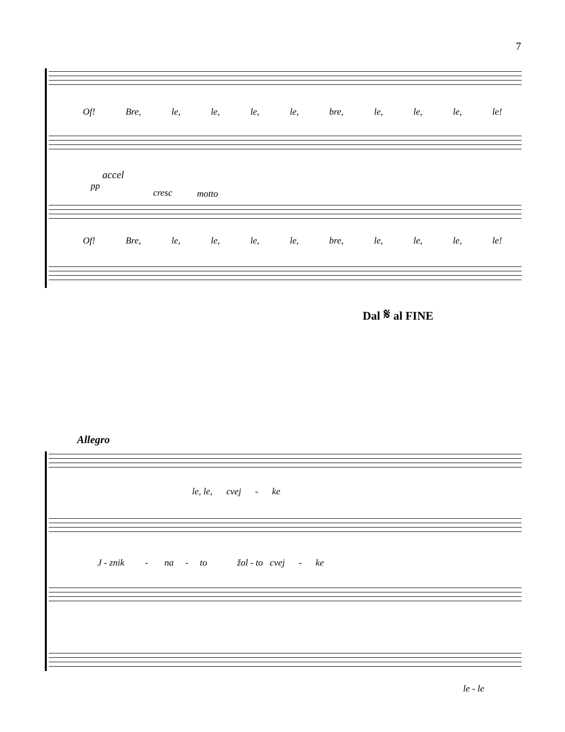7
Of! Bre, le, le, le, le, bre, le, le, le, le!
accel
pp
cresc motto
Of! Bre, le, le, le, le, bre, le, le, le, le!
Dal 𝄋 al FINE
Allegro
le, le, cvej - ke
J - znik - na - to žol - to cvej - ke
le - le